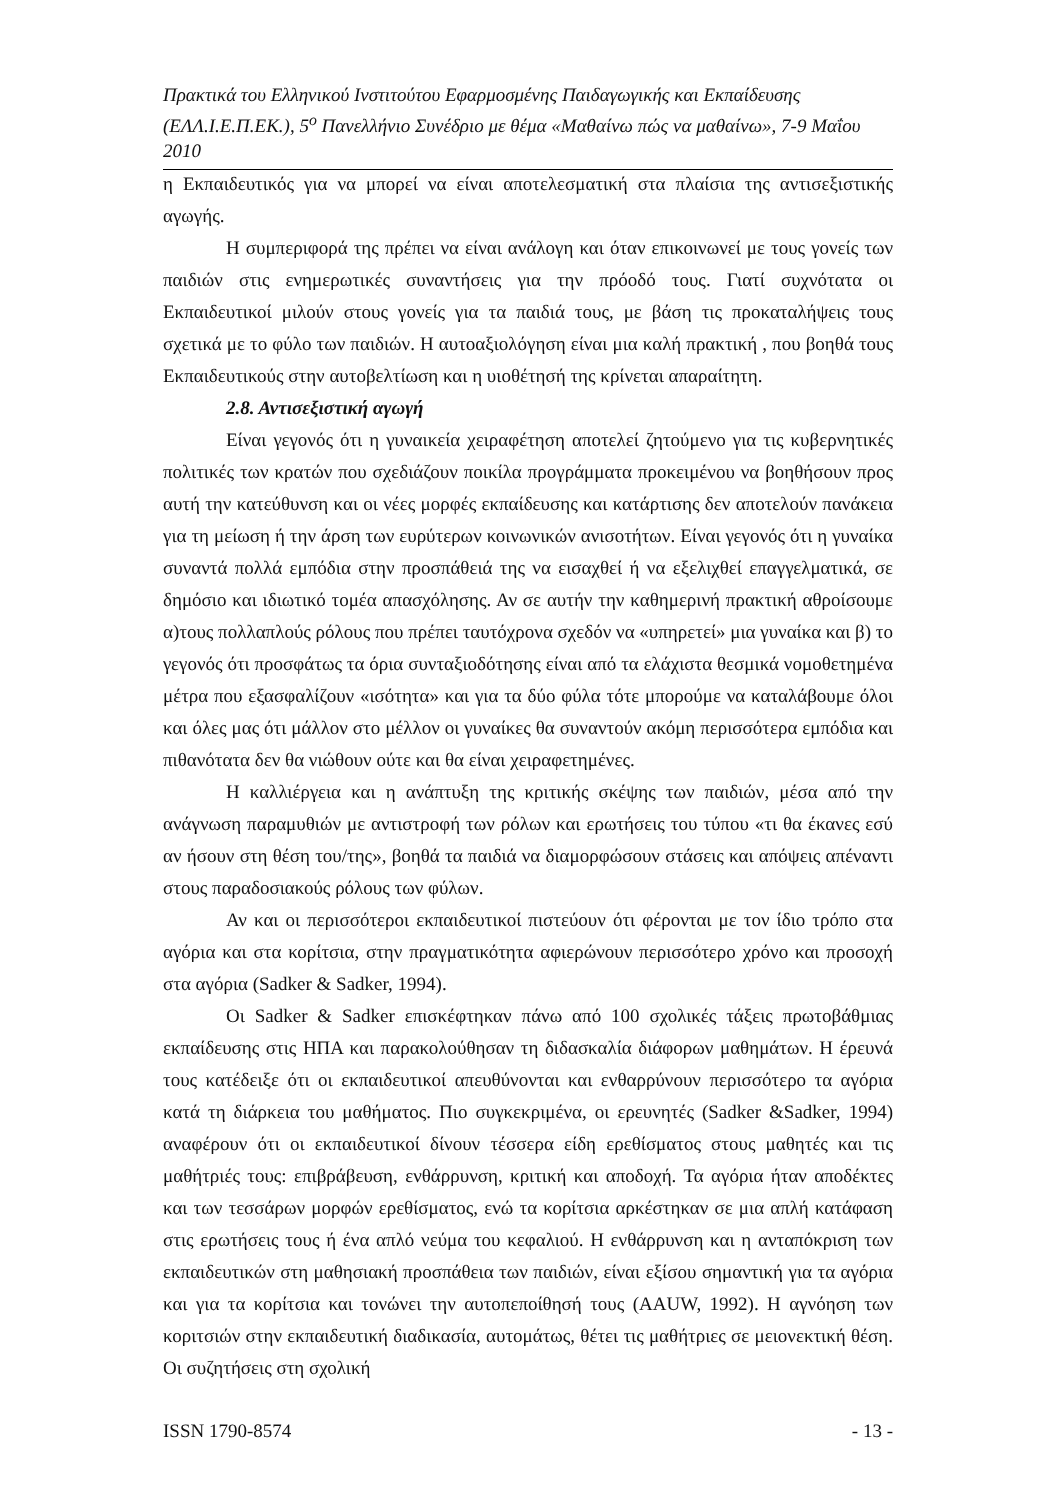Πρακτικά του Ελληνικού Ινστιτούτου Εφαρμοσμένης Παιδαγωγικής και Εκπαίδευσης (ΕΛΛ.Ι.Ε.Π.ΕΚ.), 5<sup>ο</sup> Πανελλήνιο Συνέδριο με θέμα «Μαθαίνω πώς να μαθαίνω», 7-9 Μαΐου 2010
η Εκπαιδευτικός για να μπορεί να είναι αποτελεσματική στα πλαίσια της αντισεξιστικής αγωγής.
Η συμπεριφορά της πρέπει να είναι ανάλογη και όταν επικοινωνεί με τους γονείς των παιδιών στις ενημερωτικές συναντήσεις για την πρόοδό τους. Γιατί συχνότατα οι Εκπαιδευτικοί μιλούν στους γονείς για τα παιδιά τους, με βάση τις προκαταλήψεις τους σχετικά με το φύλο των παιδιών. Η αυτοαξιολόγηση είναι μια καλή πρακτική , που βοηθά τους Εκπαιδευτικούς στην αυτοβελτίωση και η υιοθέτησή της κρίνεται απαραίτητη.
2.8. Αντισεξιστική αγωγή
Είναι γεγονός ότι η γυναικεία χειραφέτηση αποτελεί ζητούμενο για τις κυβερνητικές πολιτικές των κρατών που σχεδιάζουν ποικίλα προγράμματα προκειμένου να βοηθήσουν προς αυτή την κατεύθυνση και οι νέες μορφές εκπαίδευσης και κατάρτισης δεν αποτελούν πανάκεια για τη μείωση ή την άρση των ευρύτερων κοινωνικών ανισοτήτων. Είναι γεγονός ότι η γυναίκα συναντά πολλά εμπόδια στην προσπάθειά της να εισαχθεί ή να εξελιχθεί επαγγελματικά, σε δημόσιο και ιδιωτικό τομέα απασχόλησης. Αν σε αυτήν την καθημερινή πρακτική αθροίσουμε α)τους πολλαπλούς ρόλους που πρέπει ταυτόχρονα σχεδόν να «υπηρετεί» μια γυναίκα και β) το γεγονός ότι προσφάτως τα όρια συνταξιοδότησης είναι από τα ελάχιστα θεσμικά νομοθετημένα μέτρα που εξασφαλίζουν «ισότητα» και για τα δύο φύλα τότε μπορούμε να καταλάβουμε όλοι και όλες μας ότι μάλλον στο μέλλον οι γυναίκες θα συναντούν ακόμη περισσότερα εμπόδια και πιθανότατα δεν θα νιώθουν ούτε και θα είναι χειραφετημένες.
Η καλλιέργεια και η ανάπτυξη της κριτικής σκέψης των παιδιών, μέσα από την ανάγνωση παραμυθιών με αντιστροφή των ρόλων και ερωτήσεις του τύπου «τι θα έκανες εσύ αν ήσουν στη θέση του/της», βοηθά τα παιδιά να διαμορφώσουν στάσεις και απόψεις απέναντι στους παραδοσιακούς ρόλους των φύλων.
Αν και οι περισσότεροι εκπαιδευτικοί πιστεύουν ότι φέρονται με τον ίδιο τρόπο στα αγόρια και στα κορίτσια, στην πραγματικότητα αφιερώνουν περισσότερο χρόνο και προσοχή στα αγόρια (Sadker & Sadker, 1994).
Οι Sadker & Sadker επισκέφτηκαν πάνω από 100 σχολικές τάξεις πρωτοβάθμιας εκπαίδευσης στις ΗΠΑ και παρακολούθησαν τη διδασκαλία διάφορων μαθημάτων. Η έρευνά τους κατέδειξε ότι οι εκπαιδευτικοί απευθύνονται και ενθαρρύνουν περισσότερο τα αγόρια κατά τη διάρκεια του μαθήματος. Πιο συγκεκριμένα, οι ερευνητές (Sadker &Sadker, 1994) αναφέρουν ότι οι εκπαιδευτικοί δίνουν τέσσερα είδη ερεθίσματος στους μαθητές και τις μαθήτριές τους: επιβράβευση, ενθάρρυνση, κριτική και αποδοχή. Τα αγόρια ήταν αποδέκτες και των τεσσάρων μορφών ερεθίσματος, ενώ τα κορίτσια αρκέστηκαν σε μια απλή κατάφαση στις ερωτήσεις τους ή ένα απλό νεύμα του κεφαλιού. Η ενθάρρυνση και η ανταπόκριση των εκπαιδευτικών στη μαθησιακή προσπάθεια των παιδιών, είναι εξίσου σημαντική για τα αγόρια και για τα κορίτσια και τονώνει την αυτοπεποίθησή τους (AAUW, 1992). Η αγνόηση των κοριτσιών στην εκπαιδευτική διαδικασία, αυτομάτως, θέτει τις μαθήτριες σε μειονεκτική θέση. Οι συζητήσεις στη σχολική
ISSN 1790-8574 - 13 -